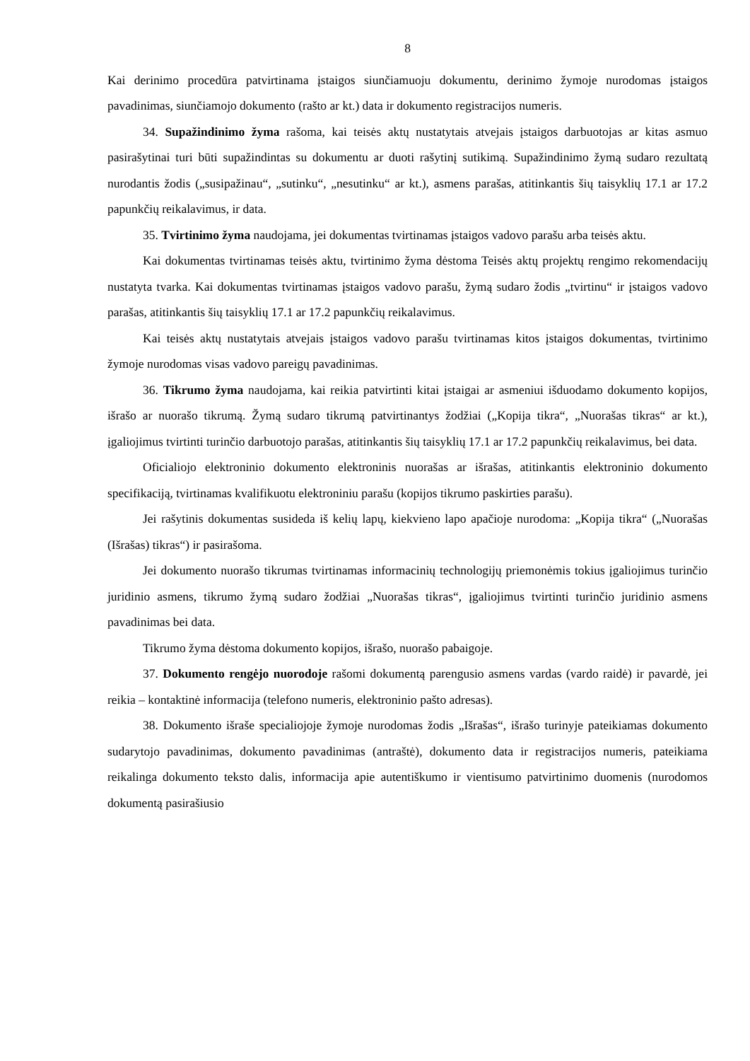8
Kai derinimo procedūra patvirtinama įstaigos siunčiamuoju dokumentu, derinimo žymoje nurodomas įstaigos pavadinimas, siunčiamojo dokumento (rašto ar kt.) data ir dokumento registracijos numeris.
34. Supažindinimo žyma rašoma, kai teisės aktų nustatytais atvejais įstaigos darbuotojas ar kitas asmuo pasirašytinai turi būti supažindintas su dokumentu ar duoti rašytinį sutikimą. Supažindinimo žymą sudaro rezultatą nurodantis žodis („susipažinau“, „sutinku“, „nesutinku“ ar kt.), asmens parašas, atitinkantis šių taisyklių 17.1 ar 17.2 papunkčių reikalavimus, ir data.
35. Tvirtinimo žyma naudojama, jei dokumentas tvirtinamas įstaigos vadovo parašu arba teisės aktu.
Kai dokumentas tvirtinamas teisės aktu, tvirtinimo žyma dėstoma Teisės aktų projektų rengimo rekomendacijų nustatyta tvarka. Kai dokumentas tvirtinamas įstaigos vadovo parašu, žymą sudaro žodis „tvirtinu“ ir įstaigos vadovo parašas, atitinkantis šių taisyklių 17.1 ar 17.2 papunkčių reikalavimus.
Kai teisės aktų nustatytais atvejais įstaigos vadovo parašu tvirtinamas kitos įstaigos dokumentas, tvirtinimo žymoje nurodomas visas vadovo pareigų pavadinimas.
36. Tikrumo žyma naudojama, kai reikia patvirtinti kitai įstaigai ar asmeniui išduodamo dokumento kopijos, išrašo ar nuorašo tikrumą. Žymą sudaro tikrumą patvirtinantys žodžiai („Kopija tikra“, „Nuorašas tikras“ ar kt.), įgaliojimus tvirtinti turinčio darbuotojo parašas, atitinkantis šių taisyklių 17.1 ar 17.2 papunkčių reikalavimus, bei data.
Oficialiojo elektroninio dokumento elektroninis nuorašas ar išrašas, atitinkantis elektroninio dokumento specifikaciją, tvirtinamas kvalifikuotu elektroniniu parašu (kopijos tikrumo paskirties parašu).
Jei rašytinis dokumentas susideda iš kelių lapų, kiekvieno lapo apačioje nurodoma: „Kopija tikra“ („Nuorašas (Išrašas) tikras“) ir pasirašoma.
Jei dokumento nuorašo tikrumas tvirtinamas informacinių technologijų priemonėmis tokius įgaliojimus turinčio juridinio asmens, tikrumo žymą sudaro žodžiai „Nuorašas tikras“, įgaliojimus tvirtinti turinčio juridinio asmens pavadinimas bei data.
Tikrumo žyma dėstoma dokumento kopijos, išrašo, nuorašo pabaigoje.
37. Dokumento rengėjo nuorodoje rašomi dokumentą parengusio asmens vardas (vardo raidė) ir pavardė, jei reikia – kontaktinė informacija (telefono numeris, elektroninio pašto adresas).
38. Dokumento išraše specialiojoje žymoje nurodomas žodis „Išrašas“, išrašo turinyje pateikiamas dokumento sudarytojo pavadinimas, dokumento pavadinimas (antraštė), dokumento data ir registracijos numeris, pateikiama reikalinga dokumento teksto dalis, informacija apie autentiškumo ir vientisumo patvirtinimo duomenis (nurodomos dokumentą pasirašiusio